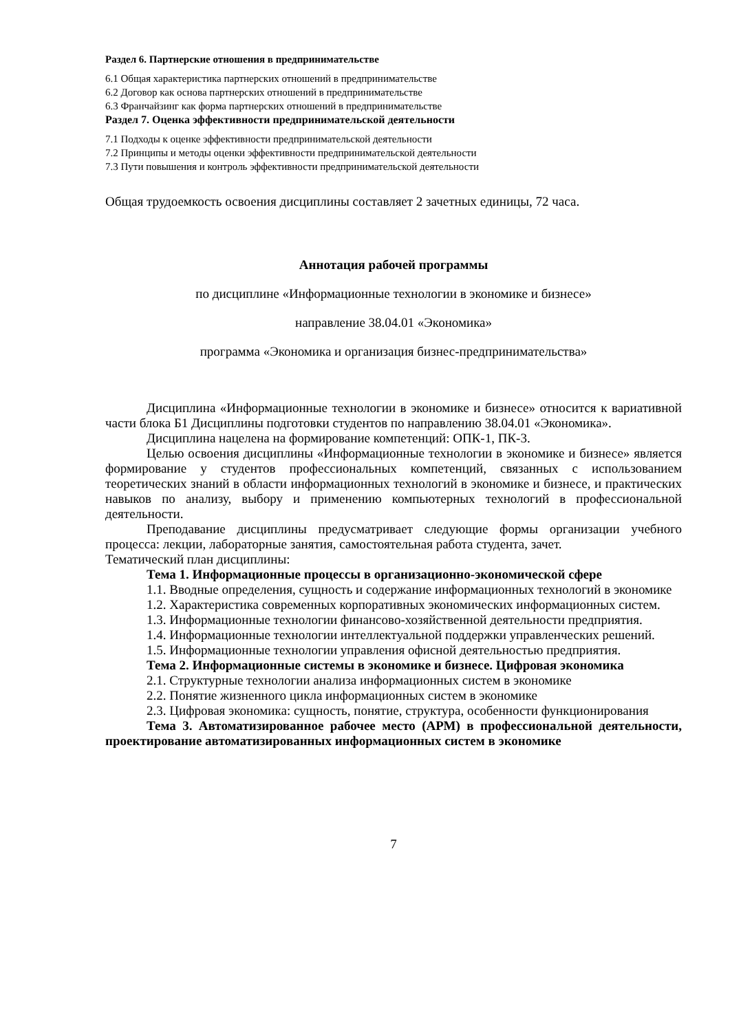Раздел 6. Партнерские отношения в предпринимательстве
6.1 Общая характеристика партнерских отношений в предпринимательстве
6.2 Договор как основа партнерских отношений в предпринимательстве
6.3 Франчайзинг как форма партнерских отношений в предпринимательстве
Раздел 7. Оценка эффективности предпринимательской деятельности
7.1 Подходы к оценке эффективности предпринимательской деятельности
7.2 Принципы и методы оценки эффективности предпринимательской деятельности
7.3 Пути повышения и контроль эффективности предпринимательской деятельности
Общая трудоемкость освоения дисциплины составляет 2 зачетных единицы, 72 часа.
Аннотация рабочей программы
по дисциплине «Информационные технологии в экономике и бизнесе»
направление 38.04.01 «Экономика»
программа «Экономика и организация бизнес-предпринимательства»
Дисциплина «Информационные технологии в экономике и бизнесе» относится к вариативной части блока Б1 Дисциплины подготовки студентов по направлению 38.04.01 «Экономика».
Дисциплина нацелена на формирование компетенций: ОПК-1, ПК-3.
Целью освоения дисциплины «Информационные технологии в экономике и бизнесе» является формирование у студентов профессиональных компетенций, связанных с использованием теоретических знаний в области информационных технологий в экономике и бизнесе, и практических навыков по анализу, выбору и применению компьютерных технологий в профессиональной деятельности.
Преподавание дисциплины предусматривает следующие формы организации учебного процесса: лекции, лабораторные занятия, самостоятельная работа студента, зачет.
Тематический план дисциплины:
Тема 1. Информационные процессы в организационно-экономической сфере
1.1. Вводные определения, сущность и содержание информационных технологий в экономике
1.2. Характеристика современных корпоративных экономических информационных систем.
1.3. Информационные технологии финансово-хозяйственной деятельности предприятия.
1.4. Информационные технологии интеллектуальной поддержки управленческих решений.
1.5. Информационные технологии управления офисной деятельностью предприятия.
Тема 2. Информационные системы в экономике и бизнесе. Цифровая экономика
2.1. Структурные технологии анализа информационных систем в экономике
2.2. Понятие жизненного цикла информационных систем в экономике
2.3. Цифровая экономика: сущность, понятие, структура, особенности функционирования
Тема 3. Автоматизированное рабочее место (АРМ) в профессиональной деятельности, проектирование автоматизированных информационных систем в экономике
7